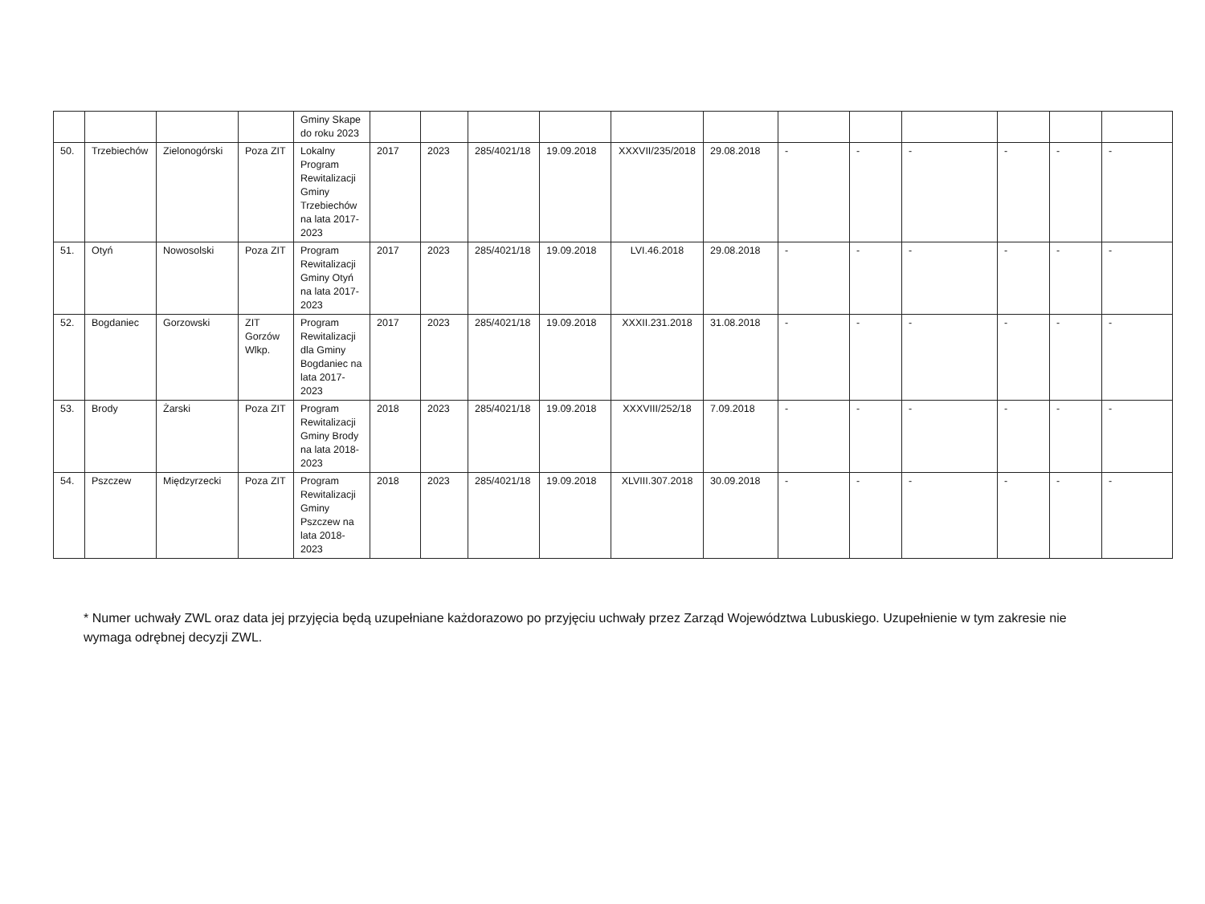| | | | | Gminy Skape do roku 2023 | | | | | | | | | | | | |
| 50. | Trzebiechów | Zielonogórski | Poza ZIT | Lokalny Program Rewitalizacji Gminy Trzebiechów na lata 2017-2023 | 2017 | 2023 | 285/4021/18 | 19.09.2018 | XXXVII/235/2018 | 29.08.2018 | - | - | - | - | - | - |
| 51. | Otyń | Nowosolski | Poza ZIT | Program Rewitalizacji Gminy Otyń na lata 2017-2023 | 2017 | 2023 | 285/4021/18 | 19.09.2018 | LVI.46.2018 | 29.08.2018 | - | - | - | - | - | - |
| 52. | Bogdaniec | Gorzowski | ZIT Gorzów Wlkp. | Program Rewitalizacji dla Gminy Bogdaniec na lata 2017-2023 | 2017 | 2023 | 285/4021/18 | 19.09.2018 | XXXII.231.2018 | 31.08.2018 | - | - | - | - | - | - |
| 53. | Brody | Żarski | Poza ZIT | Program Rewitalizacji Gminy Brody na lata 2018-2023 | 2018 | 2023 | 285/4021/18 | 19.09.2018 | XXXVIII/252/18 | 7.09.2018 | - | - | - | - | - | - |
| 54. | Pszczew | Międzyrzecki | Poza ZIT | Program Rewitalizacji Gminy Pszczew na lata 2018-2023 | 2018 | 2023 | 285/4021/18 | 19.09.2018 | XLVIII.307.2018 | 30.09.2018 | - | - | - | - | - | - |
* Numer uchwały ZWL oraz data jej przyjęcia będą uzupełniane każdorazowo po przyjęciu uchwały przez Zarząd Województwa Lubuskiego. Uzupełnienie w tym zakresie nie wymaga odrębnej decyzji ZWL.